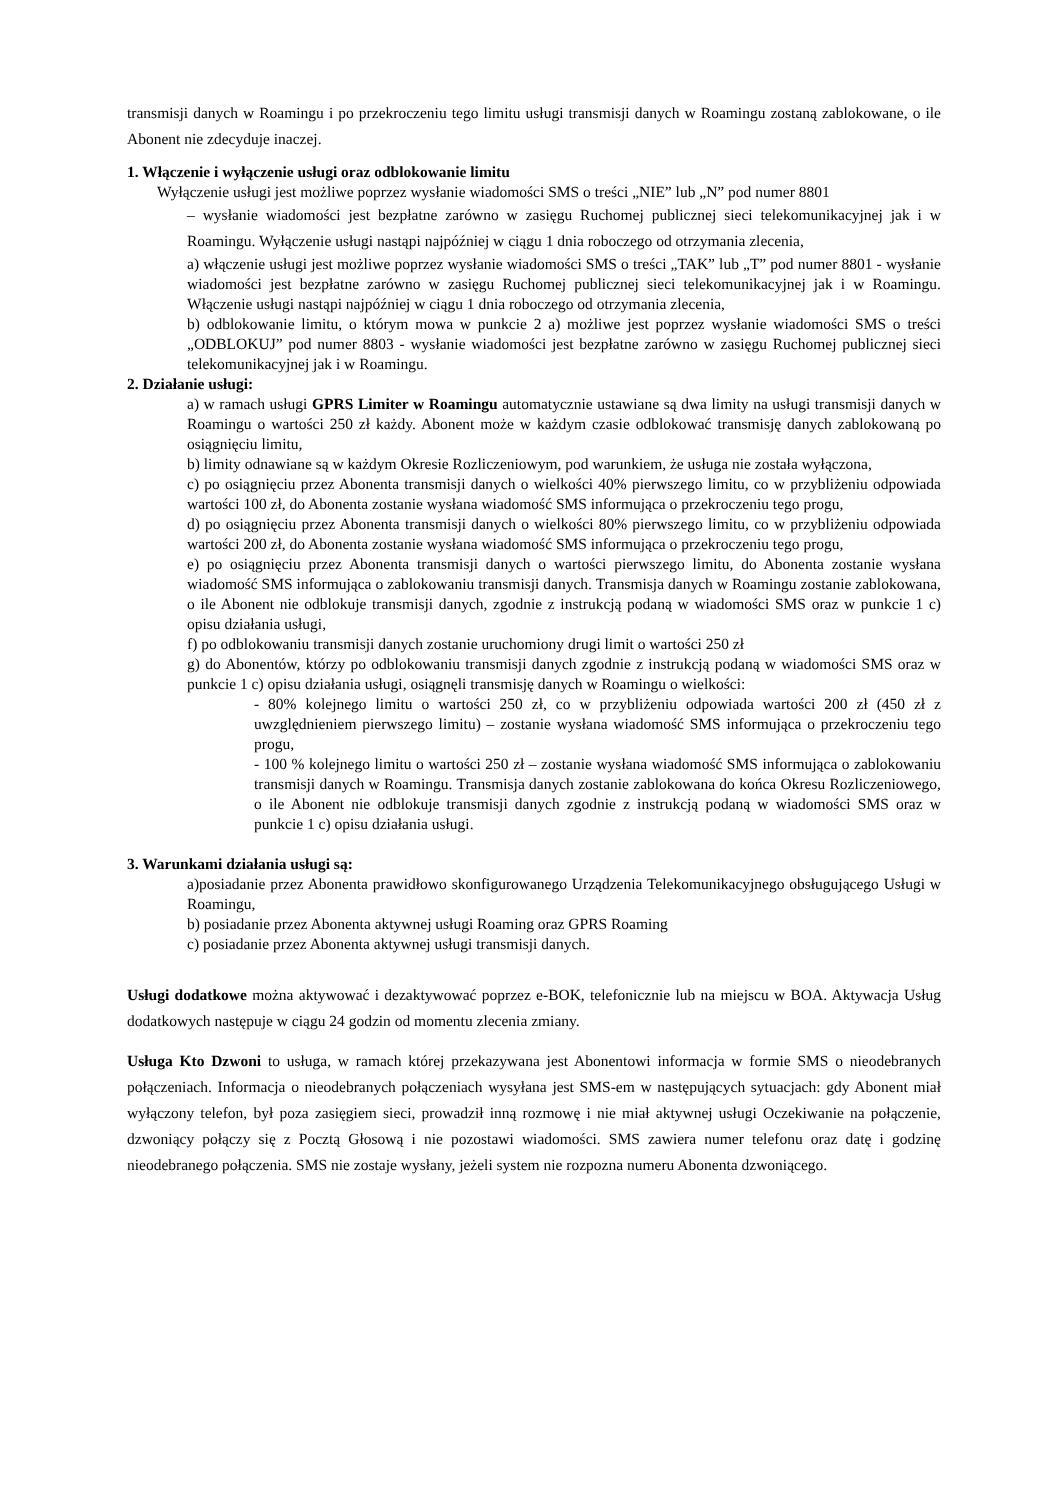transmisji danych w Roamingu i po przekroczeniu tego limitu usługi transmisji danych w Roamingu zostaną zablokowane, o ile Abonent nie zdecyduje inaczej.
1. Włączenie i wyłączenie usługi oraz odblokowanie limitu
Wyłączenie usługi jest możliwe poprzez wysłanie wiadomości SMS o treści „NIE” lub „N” pod numer 8801
– wysłanie wiadomości jest bezpłatne zarówno w zasięgu Ruchomej publicznej sieci telekomunikacyjnej jak i w Roamingu. Wyłączenie usługi nastąpi najpóźniej w ciągu 1 dnia roboczego od otrzymania zlecenia,
a) włączenie usługi jest możliwe poprzez wysłanie wiadomości SMS o treści „TAK” lub „T” pod numer 8801 - wysłanie wiadomości jest bezpłatne zarówno w zasięgu Ruchomej publicznej sieci telekomunikacyjnej jak i w Roamingu. Włączenie usługi nastąpi najpóźniej w ciągu 1 dnia roboczego od otrzymania zlecenia,
b) odblokowanie limitu, o którym mowa w punkcie 2 a) możliwe jest poprzez wysłanie wiadomości SMS o treści „ODBLOKUJ” pod numer 8803 - wysłanie wiadomości jest bezpłatne zarówno w zasięgu Ruchomej publicznej sieci telekomunikacyjnej jak i w Roamingu.
2. Działanie usługi:
a) w ramach usługi GPRS Limiter w Roamingu automatycznie ustawiane są dwa limity na usługi transmisji danych w Roamingu o wartości 250 zł każdy. Abonent może w każdym czasie odblokować transmisję danych zablokowaną po osiągnięciu limitu,
b) limity odnawiane są w każdym Okresie Rozliczeniowym, pod warunkiem, że usługa nie została wyłączona,
c) po osiągnięciu przez Abonenta transmisji danych o wielkości 40% pierwszego limitu, co w przybliżeniu odpowiada wartości 100 zł, do Abonenta zostanie wysłana wiadomość SMS informująca o przekroczeniu tego progu,
d) po osiągnięciu przez Abonenta transmisji danych o wielkości 80% pierwszego limitu, co w przybliżeniu odpowiada wartości 200 zł, do Abonenta zostanie wysłana wiadomość SMS informująca o przekroczeniu tego progu,
e) po osiągnięciu przez Abonenta transmisji danych o wartości pierwszego limitu, do Abonenta zostanie wysłana wiadomość SMS informująca o zablokowaniu transmisji danych. Transmisja danych w Roamingu zostanie zablokowana, o ile Abonent nie odblokuje transmisji danych, zgodnie z instrukcją podaną w wiadomości SMS oraz w punkcie 1 c) opisu działania usługi,
f) po odblokowaniu transmisji danych zostanie uruchomiony drugi limit o wartości 250 zł
g) do Abonentów, którzy po odblokowaniu transmisji danych zgodnie z instrukcją podaną w wiadomości SMS oraz w punkcie 1 c) opisu działania usługi, osiągnęli transmisję danych w Roamingu o wielkości:
- 80% kolejnego limitu o wartości 250 zł, co w przybliżeniu odpowiada wartości 200 zł (450 zł z uwzględnieniem pierwszego limitu) – zostanie wysłana wiadomość SMS informująca o przekroczeniu tego progu,
- 100 % kolejnego limitu o wartości 250 zł – zostanie wysłana wiadomość SMS informująca o zablokowaniu transmisji danych w Roamingu. Transmisja danych zostanie zablokowana do końca Okresu Rozliczeniowego, o ile Abonent nie odblokuje transmisji danych zgodnie z instrukcją podaną w wiadomości SMS oraz w punkcie 1 c) opisu działania usługi.
3. Warunkami działania usługi są:
a)posiadanie przez Abonenta prawidłowo skonfigurowanego Urządzenia Telekomunikacyjnego obsługującego Usługi w Roamingu,
b) posiadanie przez Abonenta aktywnej usługi Roaming oraz GPRS Roaming
c) posiadanie przez Abonenta aktywnej usługi transmisji danych.
Usługi dodatkowe można aktywować i dezaktywować poprzez e-BOK, telefonicznie lub na miejscu w BOA. Aktywacja Usług dodatkowych następuje w ciągu 24 godzin od momentu zlecenia zmiany.
Usługa Kto Dzwoni to usługa, w ramach której przekazywana jest Abonentowi informacja w formie SMS o nieodebranych połączeniach. Informacja o nieodebranych połączeniach wysyłana jest SMS-em w następujących sytuacjach: gdy Abonent miał wyłączony telefon, był poza zasięgiem sieci, prowadził inną rozmowę i nie miał aktywnej usługi Oczekiwanie na połączenie, dzwoniący połączy się z Pocztą Głosową i nie pozostawi wiadomości. SMS zawiera numer telefonu oraz datę i godzinę nieodebranego połączenia. SMS nie zostaje wysłany, jeżeli system nie rozpozna numeru Abonenta dzwoniącego.